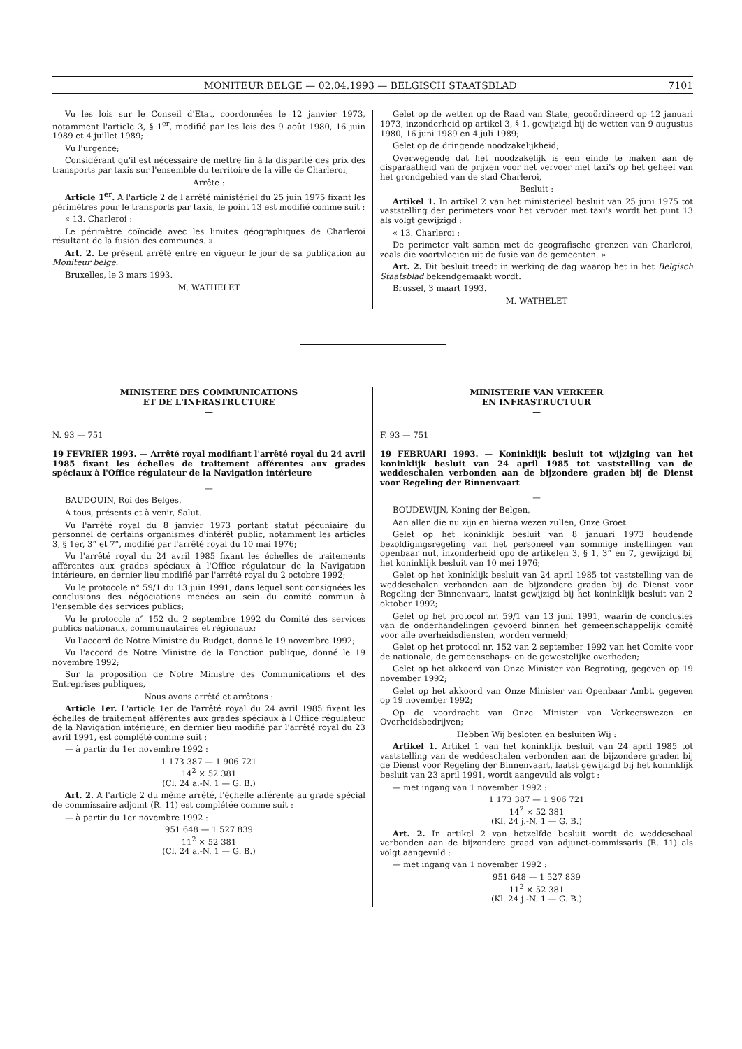MONITEUR BELGE — 02.04.1993 — BELGISCH STAATSBLAD 7101
Vu les lois sur le Conseil d'Etat, coordonnées le 12 janvier 1973, notamment l'article 3, § 1<sup>er</sup>, modifié par les lois des 9 août 1980, 16 juin 1989 et 4 juillet 1989;
Vu l'urgence;
Considérant qu'il est nécessaire de mettre fin à la disparité des prix des transports par taxis sur l'ensemble du territoire de la ville de Charleroi,
Arrête :
Article 1<sup>er</sup>. A l'article 2 de l'arrêté ministériel du 25 juin 1975 fixant les périmètres pour le transports par taxis, le point 13 est modifié comme suit :
« 13. Charleroi :
Le périmètre coïncide avec les limites géographiques de Charleroi résultant de la fusion des communes. »
Art. 2. Le présent arrêté entre en vigueur le jour de sa publication au Moniteur belge.
Bruxelles, le 3 mars 1993.
M. WATHELET
Gelet op de wetten op de Raad van State, gecoördineerd op 12 januari 1973, inzonderheid op artikel 3, § 1, gewijzigd bij de wetten van 9 augustus 1980, 16 juni 1989 en 4 juli 1989;
Gelet op de dringende noodzakelijkheid;
Overwegende dat het noodzakelijk is een einde te maken aan de disparaatheid van de prijzen voor het vervoer met taxi's op het geheel van het grondgebied van de stad Charleroi,
Besluit :
Artikel 1. In artikel 2 van het ministerieel besluit van 25 juni 1975 tot vaststelling der perimeters voor het vervoer met taxi's wordt het punt 13 als volgt gewijzigd :
« 13. Charleroi :
De perimeter valt samen met de geografische grenzen van Charleroi, zoals die voortvloeien uit de fusie van de gemeenten. »
Art. 2. Dit besluit treedt in werking de dag waarop het in het Belgisch Staatsblad bekendgemaakt wordt.
Brussel, 3 maart 1993.
M. WATHELET
MINISTERE DES COMMUNICATIONS
ET DE L'INFRASTRUCTURE
—
N. 93 — 751
19 FEVRIER 1993. — Arrêté royal modifiant l'arrêté royal du 24 avril 1985 fixant les échelles de traitement afférentes aux grades spéciaux à l'Office régulateur de la Navigation intérieure
—
BAUDOUIN, Roi des Belges,
A tous, présents et à venir, Salut.
Vu l'arrêté royal du 8 janvier 1973 portant statut pécuniaire du personnel de certains organismes d'intérêt public, notamment les articles 3, § 1er, 3° et 7°, modifié par l'arrêté royal du 10 mai 1976;
Vu l'arrêté royal du 24 avril 1985 fixant les échelles de traitements afférentes aux grades spéciaux à l'Office régulateur de la Navigation intérieure, en dernier lieu modifié par l'arrêté royal du 2 octobre 1992;
Vu le protocole n° 59/1 du 13 juin 1991, dans lequel sont consignées les conclusions des négociations menées au sein du comité commun à l'ensemble des services publics;
Vu le protocole n° 152 du 2 septembre 1992 du Comité des services publics nationaux, communautaires et régionaux;
Vu l'accord de Notre Ministre du Budget, donné le 19 novembre 1992;
Vu l'accord de Notre Ministre de la Fonction publique, donné le 19 novembre 1992;
Sur la proposition de Notre Ministre des Communications et des Entreprises publiques,
Nous avons arrêté et arrêtons :
Article 1er. L'article 1er de l'arrêté royal du 24 avril 1985 fixant les échelles de traitement afférentes aux grades spéciaux à l'Office régulateur de la Navigation intérieure, en dernier lieu modifié par l'arrêté royal du 23 avril 1991, est complété comme suit :
— à partir du 1er novembre 1992 :
1 173 387 — 1 906 721
14<sup>2</sup> × 52 381
(Cl. 24 a.-N. 1 — G. B.)
Art. 2. A l'article 2 du même arrêté, l'échelle afférente au grade spécial de commissaire adjoint (R. 11) est complétée comme suit :
— à partir du 1er novembre 1992 :
951 648 — 1 527 839
11<sup>2</sup> × 52 381
(Cl. 24 a.-N. 1 — G. B.)
MINISTERIE VAN VERKEER
EN INFRASTRUCTUUR
—
F. 93 — 751
19 FEBRUARI 1993. — Koninklijk besluit tot wijziging van het koninklijk besluit van 24 april 1985 tot vaststelling van de weddeschalen verbonden aan de bijzondere graden bij de Dienst voor Regeling der Binnenvaart
—
BOUDEWIJN, Koning der Belgen,
Aan allen die nu zijn en hierna wezen zullen, Onze Groet.
Gelet op het koninklijk besluit van 8 januari 1973 houdende bezoldigingsregeling van het personeel van sommige instellingen van openbaar nut, inzonderheid opo de artikelen 3, § 1, 3° en 7, gewijzigd bij het koninklijk besluit van 10 mei 1976;
Gelet op het koninklijk besluit van 24 april 1985 tot vaststelling van de weddeschalen verbonden aan de bijzondere graden bij de Dienst voor Regeling der Binnenvaart, laatst gewijzigd bij het koninklijk besluit van 2 oktober 1992;
Gelet op het protocol nr. 59/1 van 13 juni 1991, waarin de conclusies van de onderhandelingen gevoerd binnen het gemeenschappelijk comité voor alle overheidsdiensten, worden vermeld;
Gelet op het protocol nr. 152 van 2 september 1992 van het Comite voor de nationale, de gemeenschaps- en de gewestelijke overheden;
Gelet op het akkoord van Onze Minister van Begroting, gegeven op 19 november 1992;
Gelet op het akkoord van Onze Minister van Openbaar Ambt, gegeven op 19 november 1992;
Op de voordracht van Onze Minister van Verkeerswezen en Overheidsbedrijven;
Hebben Wij besloten en besluiten Wij :
Artikel 1. Artikel 1 van het koninklijk besluit van 24 april 1985 tot vaststelling van de weddeschalen verbonden aan de bijzondere graden bij de Dienst voor Regeling der Binnenvaart, laatst gewijzigd bij het koninklijk besluit van 23 april 1991, wordt aangevuld als volgt :
— met ingang van 1 november 1992 :
1 173 387 — 1 906 721
14<sup>2</sup> × 52 381
(Kl. 24 j.-N. 1 — G. B.)
Art. 2. In artikel 2 van hetzelfde besluit wordt de weddeschaal verbonden aan de bijzondere graad van adjunct-commissaris (R. 11) als volgt aangevuld :
— met ingang van 1 november 1992 :
951 648 — 1 527 839
11<sup>2</sup> × 52 381
(Kl. 24 j.-N. 1 — G. B.)